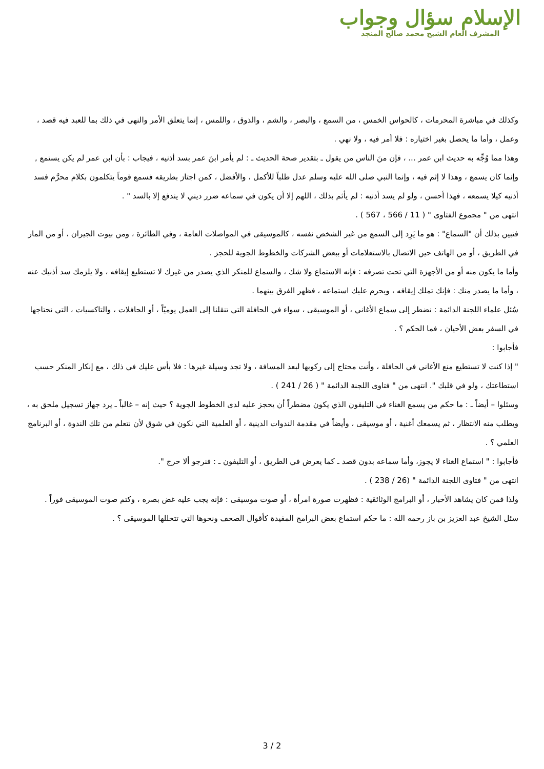الإسلام سؤال وجواب
المشرف العام الشيخ محمد صالح المنجد
وكذلك في مباشرة المحرمات ، كالحواس الخمس ، من السمع ، والبصر ، والشم ، والذوق ، واللمس ، إنما يتعلق الأمر والنهى في ذلك بما للعبد فيه قصد ، وعمل ، وأما ما يحصل بغير اختياره : فلا أمر فيه ، ولا نهي .
وهذا مما وُجِّه به حديث ابن عمر ... ، فإن منَ الناس من يقول ـ بتقدير صحة الحديث ـ : لم يأمر ابنَ عمر بسد أذنيه ، فيجاب : بأن ابن عمر لم يكن يستمع , وإنما كان يسمع ، وهذا لا إثم فيه ، وإنما النبي صلى الله عليه وسلم عدل طلباً للأكمل ، والأفضل ، كمن اجتاز بطريقه فسمع قوماً يتكلمون بكلام محرَّم فسد أذنيه كيلا يسمعه ، فهذا أحسن ، ولو لم يسد أذنيه : لم يأثم بذلك ، اللهم إلا أن يكون في سماعه ضرر ديني لا يندفع إلا بالسد " .
انتهى من " مجموع الفتاوى " ( 11 / 566 ، 567 ) .
فتبين بذلك أن "السماع" : هو ما يَرِد إلى السمع من غير الشخص نفسه ، كالموسيقى في المواصلات العامة ، وفي الطائرة ، ومن بيوت الجيران ، أو من المار في الطريق ، أو من الهاتف حين الاتصال بالاستعلامات أو ببعض الشركات والخطوط الجوية للحجز .
وأما ما يكون منه أو من الأجهزة التي تحت تصرفه : فإنه الاستماع ولا شك ، والسماع للمنكر الذي يصدر من غيرك لا تستطيع إيقافه ، ولا يلزمك سد أذنيك عنه ، وأما ما يصدر منك : فإنك تملك إيقافه ، ويحرم عليك استماعه ، فظهر الفرق بينهما .
سُئل علماء اللجنة الدائمة : نضطر إلى سماع الأغاني ، أو الموسيقى ، سواء في الحافلة التي تنقلنا إلى العمل يوميّاً ، أو الحافلات ، والتاكسيات ، التي نحتاجها في السفر بعض الأحيان ، فما الحكم ؟ .
فأجابوا :
" إذا كنت لا تستطيع منع الأغاني في الحافلة ، وأنت محتاج إلى ركوبها لبعد المسافة ، ولا تجد وسيلة غيرها : فلا بأس عليك في ذلك ، مع إنكار المنكر حسب استطاعتك ، ولو في قلبك ". انتهى من " فتاوى اللجنة الدائمة " ( 26 / 241 ) .
وسئلوا – أيضاً ـ : ما حكم من يسمع الغناء في التليفون الذي يكون مضطراً أن يحجز عليه لدى الخطوط الجوية ؟ حيث إنه – غالباً ـ يرد جهاز تسجيل ملحق به ، ويطلب منه الانتظار ، ثم يسمعك أغنية ، أو موسيقى ، وأيضاً في مقدمة الندوات الدينية ، أو العلمية التي نكون في شوق لأن نتعلم من تلك الندوة ، أو البرنامج العلمي ؟ .
فأجابوا : " استماع الغناء لا يجوز، وأما سماعه بدون قصد ـ كما يعرض في الطريق ، أو التليفون ـ : فنرجو ألا حرج ".
انتهى من " فتاوى اللجنة الدائمة " (26 / 238 ) .
ولذا فمن كان يشاهد الأخبار ، أو البرامج الوثائقية : فظهرت صورة امرأة ، أو صوت موسيقى : فإنه يجب عليه غض بصره ، وكتم صوت الموسيقى فوراً .
سئل الشيخ عبد العزيز بن باز رحمه الله : ما حكم استماع بعض البرامج المفيدة كأقوال الصحف ونحوها التي تتخللها الموسيقى ؟ .
3 / 2